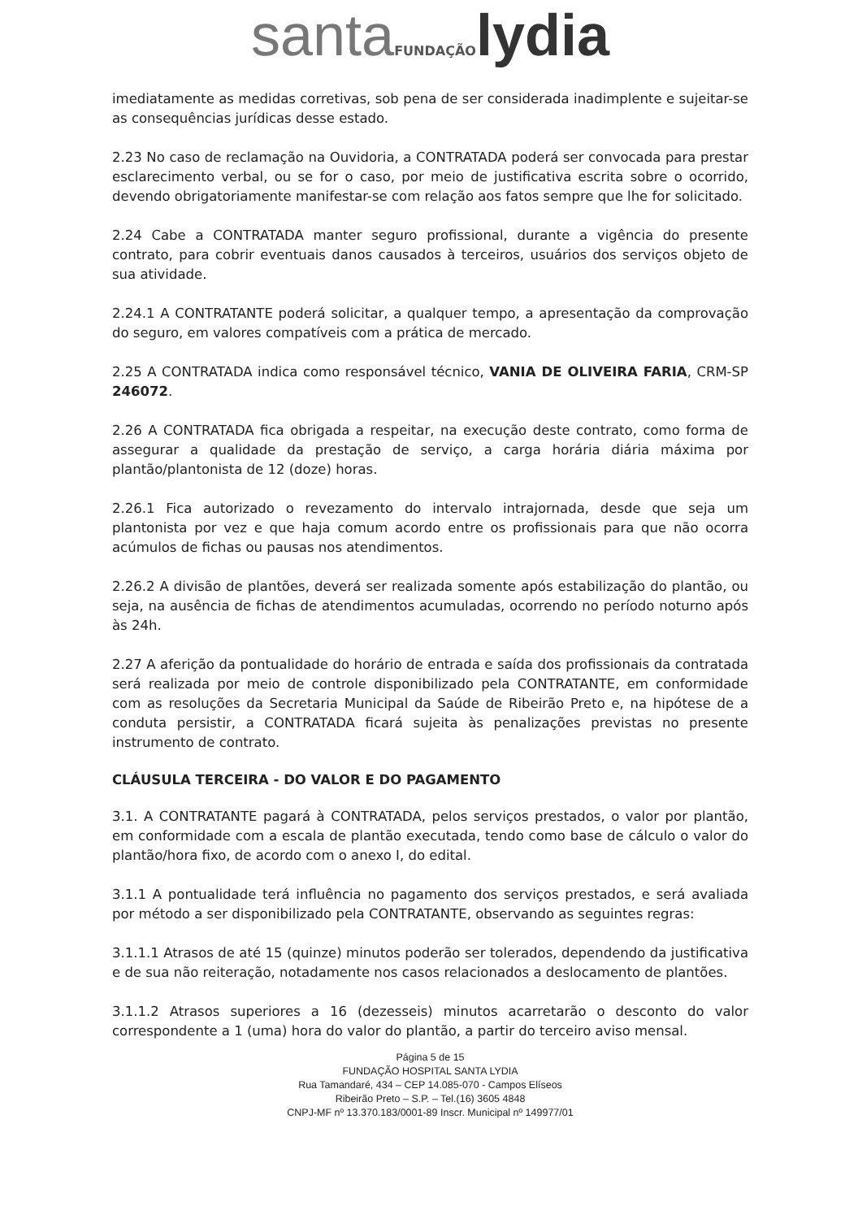santa FUNDAÇÃO lydia
imediatamente as medidas corretivas, sob pena de ser considerada inadimplente e sujeitar-se as consequências jurídicas desse estado.
2.23 No caso de reclamação na Ouvidoria, a CONTRATADA poderá ser convocada para prestar esclarecimento verbal, ou se for o caso, por meio de justificativa escrita sobre o ocorrido, devendo obrigatoriamente manifestar-se com relação aos fatos sempre que lhe for solicitado.
2.24 Cabe a CONTRATADA manter seguro profissional, durante a vigência do presente contrato, para cobrir eventuais danos causados à terceiros, usuários dos serviços objeto de sua atividade.
2.24.1 A CONTRATANTE poderá solicitar, a qualquer tempo, a apresentação da comprovação do seguro, em valores compatíveis com a prática de mercado.
2.25 A CONTRATADA indica como responsável técnico, VANIA DE OLIVEIRA FARIA, CRM-SP 246072.
2.26 A CONTRATADA fica obrigada a respeitar, na execução deste contrato, como forma de assegurar a qualidade da prestação de serviço, a carga horária diária máxima por plantão/plantonista de 12 (doze) horas.
2.26.1 Fica autorizado o revezamento do intervalo intrajornada, desde que seja um plantonista por vez e que haja comum acordo entre os profissionais para que não ocorra acúmulos de fichas ou pausas nos atendimentos.
2.26.2 A divisão de plantões, deverá ser realizada somente após estabilização do plantão, ou seja, na ausência de fichas de atendimentos acumuladas, ocorrendo no período noturno após às 24h.
2.27 A aferição da pontualidade do horário de entrada e saída dos profissionais da contratada será realizada por meio de controle disponibilizado pela CONTRATANTE, em conformidade com as resoluções da Secretaria Municipal da Saúde de Ribeirão Preto e, na hipótese de a conduta persistir, a CONTRATADA ficará sujeita às penalizações previstas no presente instrumento de contrato.
CLÁUSULA TERCEIRA - DO VALOR E DO PAGAMENTO
3.1. A CONTRATANTE pagará à CONTRATADA, pelos serviços prestados, o valor por plantão, em conformidade com a escala de plantão executada, tendo como base de cálculo o valor do plantão/hora fixo, de acordo com o anexo I, do edital.
3.1.1 A pontualidade terá influência no pagamento dos serviços prestados, e será avaliada por método a ser disponibilizado pela CONTRATANTE, observando as seguintes regras:
3.1.1.1 Atrasos de até 15 (quinze) minutos poderão ser tolerados, dependendo da justificativa e de sua não reiteração, notadamente nos casos relacionados a deslocamento de plantões.
3.1.1.2 Atrasos superiores a 16 (dezesseis) minutos acarretarão o desconto do valor correspondente a 1 (uma) hora do valor do plantão, a partir do terceiro aviso mensal.
Página 5 de 15
FUNDAÇÃO HOSPITAL SANTA LYDIA
Rua Tamandaré, 434 – CEP 14.085-070 - Campos Elíseos
Ribeirão Preto – S.P. – Tel.(16) 3605 4848
CNPJ-MF nº 13.370.183/0001-89 Inscr. Municipal nº 149977/01